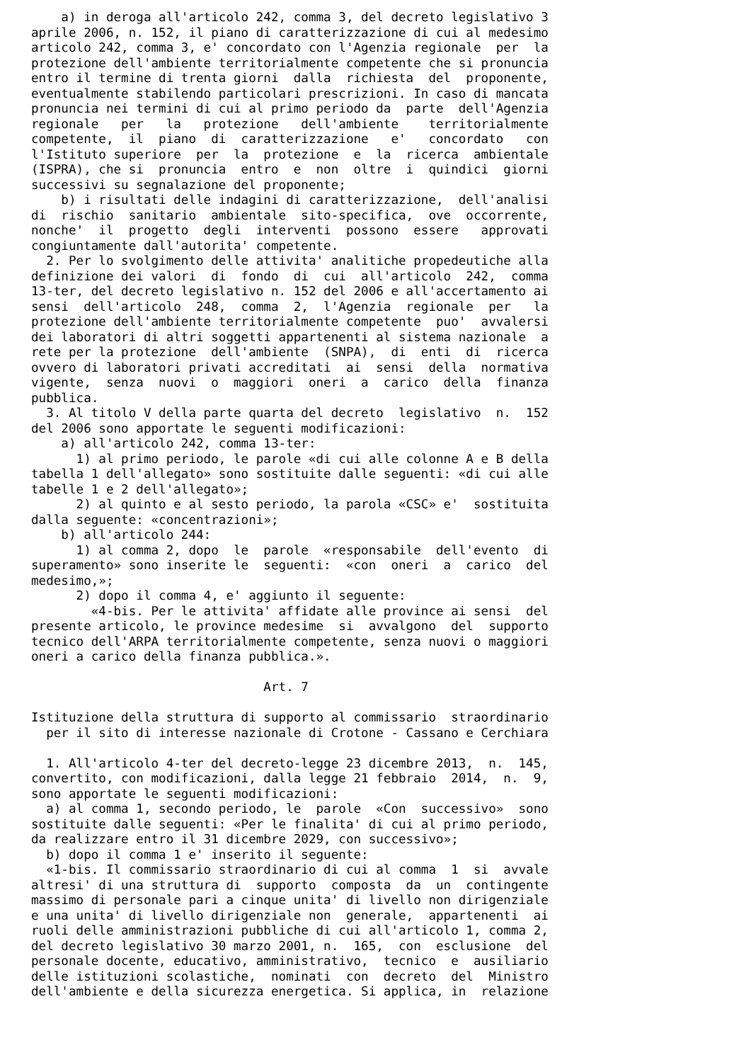a) in deroga all'articolo 242, comma 3, del decreto legislativo 3
aprile 2006, n. 152, il piano di caratterizzazione di cui al medesimo
articolo 242, comma 3, e' concordato con l'Agenzia regionale  per  la
protezione dell'ambiente territorialmente competente che si pronuncia
entro il termine di trenta giorni  dalla  richiesta  del  proponente,
eventualmente stabilendo particolari prescrizioni. In caso di mancata
pronuncia nei termini di cui al primo periodo da  parte  dell'Agenzia
regionale   per   la   protezione   dell'ambiente    territorialmente
competente,  il  piano  di  caratterizzazione   e'   concordato   con
l'Istituto superiore  per  la  protezione  e  la  ricerca  ambientale
(ISPRA), che si  pronuncia  entro  e  non  oltre  i  quindici  giorni
successivi su segnalazione del proponente;
    b) i risultati delle indagini di caratterizzazione,  dell'analisi
di  rischio  sanitario  ambientale  sito-specifica,  ove  occorrente,
nonche'  il  progetto  degli  interventi  possono  essere   approvati
congiuntamente dall'autorita' competente.
  2. Per lo svolgimento delle attivita' analitiche propedeutiche alla
definizione dei valori  di  fondo  di  cui  all'articolo  242,  comma
13-ter, del decreto legislativo n. 152 del 2006 e all'accertamento ai
sensi  dell'articolo  248,  comma  2,  l'Agenzia  regionale  per   la
protezione dell'ambiente territorialmente competente  puo'  avvalersi
dei laboratori di altri soggetti appartenenti al sistema nazionale  a
rete per la protezione  dell'ambiente  (SNPA),  di  enti  di  ricerca
ovvero di laboratori privati accreditati  ai  sensi  della  normativa
vigente,  senza  nuovi  o  maggiori  oneri  a  carico  della  finanza
pubblica.
  3. Al titolo V della parte quarta del decreto  legislativo  n.  152
del 2006 sono apportate le seguenti modificazioni:
    a) all'articolo 242, comma 13-ter:
      1) al primo periodo, le parole «di cui alle colonne A e B della
tabella 1 dell'allegato» sono sostituite dalle seguenti: «di cui alle
tabelle 1 e 2 dell'allegato»;
      2) al quinto e al sesto periodo, la parola «CSC» e'  sostituita
dalla seguente: «concentrazioni»;
    b) all'articolo 244:
      1) al comma 2, dopo  le  parole  «responsabile  dell'evento  di
superamento» sono inserite le  seguenti:  «con  oneri  a  carico  del
medesimo,»;
      2) dopo il comma 4, e' aggiunto il seguente:
        «4-bis. Per le attivita' affidate alle province ai sensi  del
presente articolo, le province medesime  si  avvalgono  del  supporto
tecnico dell'ARPA territorialmente competente, senza nuovi o maggiori
oneri a carico della finanza pubblica.».

                               Art. 7

Istituzione della struttura di supporto al commissario  straordinario
  per il sito di interesse nazionale di Crotone - Cassano e Cerchiara

  1. All'articolo 4-ter del decreto-legge 23 dicembre 2013,  n.  145,
convertito, con modificazioni, dalla legge 21 febbraio  2014,  n.  9,
sono apportate le seguenti modificazioni:
  a) al comma 1, secondo periodo, le  parole  «Con  successivo»  sono
sostituite dalle seguenti: «Per le finalita' di cui al primo periodo,
da realizzare entro il 31 dicembre 2029, con successivo»;
  b) dopo il comma 1 e' inserito il seguente:
  «1-bis. Il commissario straordinario di cui al comma  1  si  avvale
altresi' di una struttura di  supporto  composta  da  un  contingente
massimo di personale pari a cinque unita' di livello non dirigenziale
e una unita' di livello dirigenziale non  generale,  appartenenti  ai
ruoli delle amministrazioni pubbliche di cui all'articolo 1, comma 2,
del decreto legislativo 30 marzo 2001, n.  165,  con  esclusione  del
personale docente, educativo, amministrativo,  tecnico  e  ausiliario
delle istituzioni scolastiche,  nominati  con  decreto  del  Ministro
dell'ambiente e della sicurezza energetica. Si applica, in  relazione